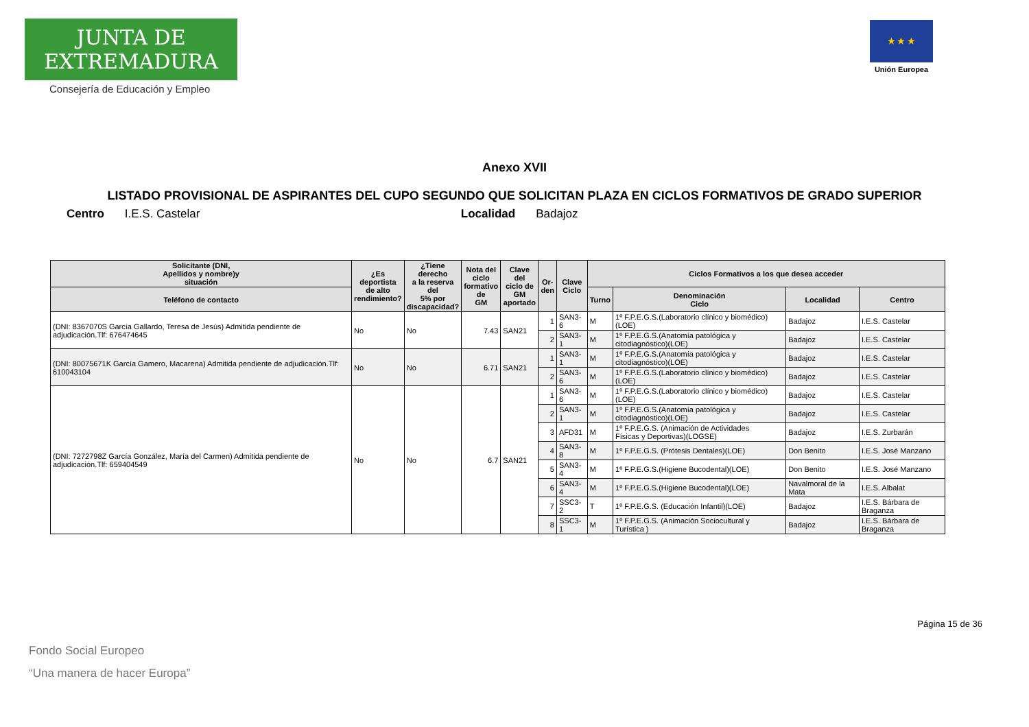JUNTA DE EXTREMADURA
Consejería de Educación y Empleo
★ ★ ★
Unión Europea
Anexo XVII
LISTADO PROVISIONAL DE ASPIRANTES DEL CUPO SEGUNDO QUE SOLICITAN PLAZA EN CICLOS FORMATIVOS DE GRADO SUPERIOR
Centro I.E.S. Castelar Localidad Badajoz
| Solicitante (DNI, Apellidos y nombre)y situación | ¿Es deportista de alto rendimiento? | ¿Tiene derecho a la reserva del 5% por discapacidad? | Nota del ciclo formativo de GM | Clave del ciclo de GM aportado | Or- den | Clave Ciclo | Ciclos Formativos a los que desea acceder | | | |
| --- | --- | --- | --- | --- | --- | --- | --- | --- | --- | --- |
| Teléfono de contacto | | | | | | | Turno | Denominación Ciclo | Localidad | Centro |
| (DNI: 8367070S García Gallardo, Teresa de Jesús) Admitida pendiente de adjudicación.Tlf: 676474645 | No | No | 7.43 | SAN21 | 1 | SAN3-6 | M | 1º F.P.E.G.S.(Laboratorio clínico y biomédico)(LOE) | Badajoz | I.E.S. Castelar |
| | | | | | 2 | SAN3-1 | M | 1º F.P.E.G.S.(Anatomía patológica y citodiagnóstico)(LOE) | Badajoz | I.E.S. Castelar |
| (DNI: 80075671K García Gamero, Macarena) Admitida pendiente de adjudicación.Tlf: 610043104 | No | No | 6.71 | SAN21 | 1 | SAN3-1 | M | 1º F.P.E.G.S.(Anatomía patológica y citodiagnóstico)(LOE) | Badajoz | I.E.S. Castelar |
| | | | | | 2 | SAN3-6 | M | 1º F.P.E.G.S.(Laboratorio clínico y biomédico)(LOE) | Badajoz | I.E.S. Castelar |
| (DNI: 7272798Z García González, María del Carmen) Admitida pendiente de adjudicación.Tlf: 659404549 | No | No | 6.7 | SAN21 | 1 | SAN3-6 | M | 1º F.P.E.G.S.(Laboratorio clínico y biomédico)(LOE) | Badajoz | I.E.S. Castelar |
| | | | | | 2 | SAN3-1 | M | 1º F.P.E.G.S.(Anatomía patológica y citodiagnóstico)(LOE) | Badajoz | I.E.S. Castelar |
| | | | | | 3 | AFD31 | M | 1º F.P.E.G.S. (Animación de Actividades Físicas y Deportivas)(LOGSE) | Badajoz | I.E.S. Zurbarán |
| | | | | | 4 | SAN3-8 | M | 1º F.P.E.G.S. (Prótesis Dentales)(LOE) | Don Benito | I.E.S. José Manzano |
| | | | | | 5 | SAN3-4 | M | 1º F.P.E.G.S.(Higiene Bucodental)(LOE) | Don Benito | I.E.S. José Manzano |
| | | | | | 6 | SAN3-4 | M | 1º F.P.E.G.S.(Higiene Bucodental)(LOE) | Navalmoral de la Mata | I.E.S. Albalat |
| | | | | | 7 | SSC3-2 | T | 1º F.P.E.G.S. (Educación Infantil)(LOE) | Badajoz | I.E.S. Bárbara de Braganza |
| | | | | | 8 | SSC3-1 | M | 1º F.P.E.G.S. (Animación Sociocultural y Turística ) | Badajoz | I.E.S. Bárbara de Braganza |
Página 15 de 36
Fondo Social Europeo
“Una manera de hacer Europa”